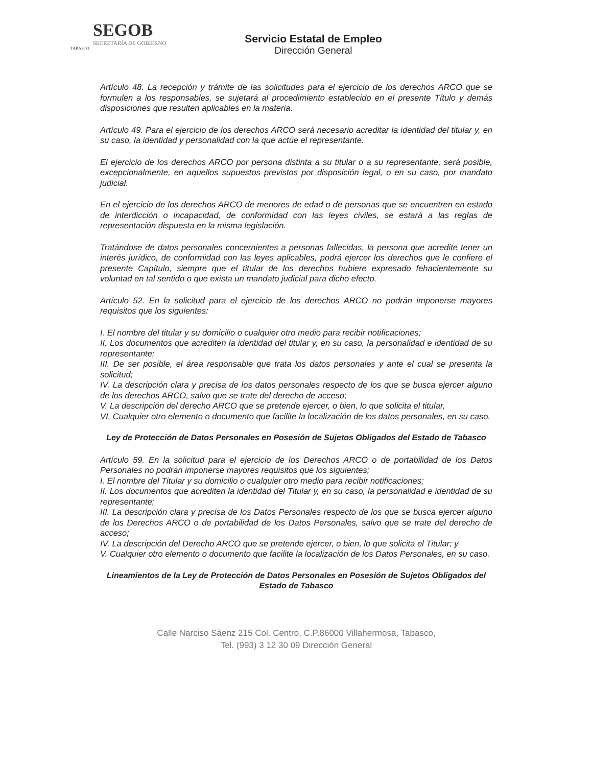SEGOB
SECRETARÍA DE GOBIERNO
TABASCO
Servicio Estatal de Empleo
Dirección General
Artículo 48. La recepción y trámite de las solicitudes para el ejercicio de los derechos ARCO que se formulen a los responsables, se sujetará al procedimiento establecido en el presente Título y demás disposiciones que resulten aplicables en la materia.
Artículo 49. Para el ejercicio de los derechos ARCO será necesario acreditar la identidad del titular y, en su caso, la identidad y personalidad con la que actúe el representante.
El ejercicio de los derechos ARCO por persona distinta a su titular o a su representante, será posible, excepcionalmente, en aquellos supuestos previstos por disposición legal, o en su caso, por mandato judicial.
En el ejercicio de los derechos ARCO de menores de edad o de personas que se encuentren en estado de interdicción o incapacidad, de conformidad con las leyes civiles, se estará a las reglas de representación dispuesta en la misma legislación.
Tratándose de datos personales concernientes a personas fallecidas, la persona que acredite tener un interés jurídico, de conformidad con las leyes aplicables, podrá ejercer los derechos que le confiere el presente Capítulo, siempre que el titular de los derechos hubiere expresado fehacientemente su voluntad en tal sentido o que exista un mandato judicial para dicho efecto.
Artículo 52. En la solicitud para el ejercicio de los derechos ARCO no podrán imponerse mayores requisitos que los siguientes:
I. El nombre del titular y su domicilio o cualquier otro medio para recibir notificaciones;
II. Los documentos que acrediten la identidad del titular y, en su caso, la personalidad e identidad de su representante;
III. De ser posible, el área responsable que trata los datos personales y ante el cual se presenta la solicitud;
IV. La descripción clara y precisa de los datos personales respecto de los que se busca ejercer alguno de los derechos ARCO, salvo que se trate del derecho de acceso;
V. La descripción del derecho ARCO que se pretende ejercer, o bien, lo que solicita el titular,
VI. Cualquier otro elemento o documento que facilite la localización de los datos personales, en su caso.
Ley de Protección de Datos Personales en Posesión de Sujetos Obligados del Estado de Tabasco
Artículo 59. En la solicitud para el ejercicio de los Derechos ARCO o de portabilidad de los Datos Personales no podrán imponerse mayores requisitos que los siguientes;
I. El nombre del Titular y su domicilio o cualquier otro medio para recibir notificaciones;
II. Los documentos que acrediten la identidad del Titular y, en su caso, la personalidad e identidad de su representante;
III. La descripción clara y precisa de los Datos Personales respecto de los que se busca ejercer alguno de los Derechos ARCO o de portabilidad de los Datos Personales, salvo que se trate del derecho de acceso;
IV. La descripción del Derecho ARCO que se pretende ejercer, o bien, lo que solicita el Titular; y
V. Cualquier otro elemento o documento que facilite la localización de los Datos Personales, en su caso.
Lineamientos de la Ley de Protección de Datos Personales en Posesión de Sujetos Obligados del Estado de Tabasco
Calle Narciso Sáenz 215 Col. Centro, C.P.86000 Villahermosa, Tabasco,
Tel. (993) 3 12 30 09 Dirección General